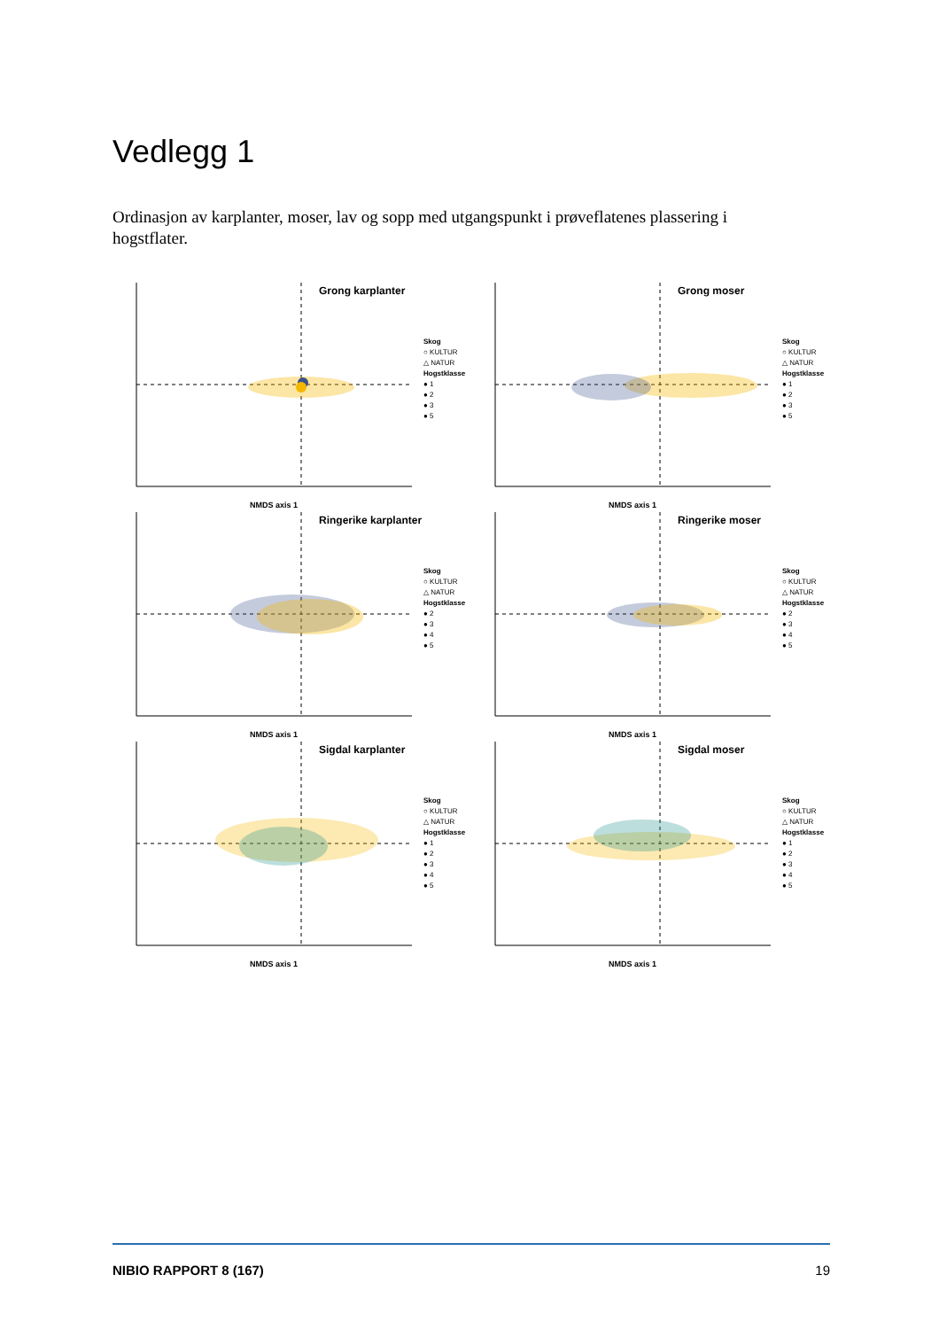Vedlegg 1
Ordinasjon av karplanter, moser, lav og sopp med utgangspunkt i prøveflatenes plassering i hogstflater.
Grong karplanter
Skog
○ KULTUR
△ NATUR
Hogstklasse
● 1
● 2
● 3
● 5
NMDS axis 1
Grong moser
Skog
○ KULTUR
△ NATUR
Hogstklasse
● 1
● 2
● 3
● 5
NMDS axis 1
Ringerike karplanter
Skog
○ KULTUR
△ NATUR
Hogstklasse
● 2
● 3
● 4
● 5
NMDS axis 1
Ringerike moser
Skog
○ KULTUR
△ NATUR
Hogstklasse
● 2
● 3
● 4
● 5
NMDS axis 1
Sigdal karplanter
Skog
○ KULTUR
△ NATUR
Hogstklasse
● 1
● 2
● 3
● 4
● 5
NMDS axis 1
Sigdal moser
Skog
○ KULTUR
△ NATUR
Hogstklasse
● 1
● 2
● 3
● 4
● 5
NMDS axis 1
NIBIO RAPPORT 8 (167) 19